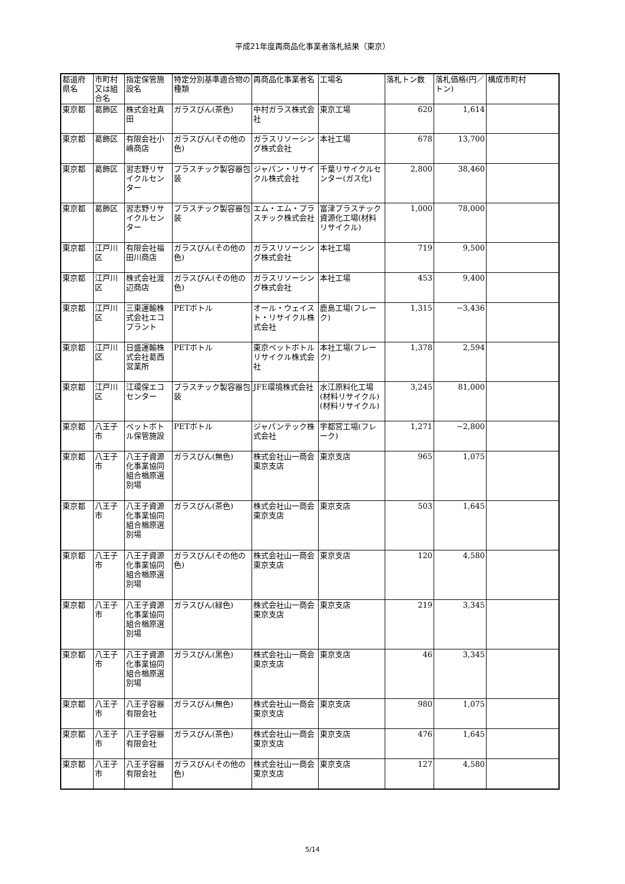平成21年度再商品化事業者落札結果（東京）
| 都道府県名 | 市町村又は組合名 | 指定保管施設名 | 特定分別基準適合物の種類 | 再商品化事業者名 | 工場名 | 落札トン数 | 落札価格(円／トン) | 構成市町村 |
| --- | --- | --- | --- | --- | --- | --- | --- | --- |
| 東京都 | 葛飾区 | 株式会社真田 | ガラスびん(茶色) | 中村ガラス株式会社 | 東京工場 | 620 | 1,614 | |
| 東京都 | 葛飾区 | 有限会社小嶋商店 | ガラスびん(その他の色) | ガラスリソーシング株式会社 | 本社工場 | 678 | 13,700 | |
| 東京都 | 葛飾区 | 習志野リサイクルセンター | プラスチック製容器包装 | ジャパン・リサイクル株式会社 | 千葉リサイクルセンター(ガス化) | 2,800 | 38,460 | |
| 東京都 | 葛飾区 | 習志野リサイクルセンター | プラスチック製容器包装 | エム・エム・プラスチック株式会社 | 富津プラスチック資源化工場(材料リサイクル) | 1,000 | 78,000 | |
| 東京都 | 江戸川区 | 有限会社福田川商店 | ガラスびん(その他の色) | ガラスリソーシング株式会社 | 本社工場 | 719 | 9,500 | |
| 東京都 | 江戸川区 | 株式会社渡辺商店 | ガラスびん(その他の色) | ガラスリソーシング株式会社 | 本社工場 | 453 | 9,400 | |
| 東京都 | 江戸川区 | 三東運輸株式会社エコプラント | PETボトル | オール・ウェイスト・リサイクル株式会社 | 鹿島工場(フレーク) | 1,315 | −3,436 | |
| 東京都 | 江戸川区 | 日盛運輸株式会社葛西営業所 | PETボトル | 東京ペットボトルリサイクル株式会社 | 本社工場(フレーク) | 1,378 | 2,594 | |
| 東京都 | 江戸川区 | 江環保エコセンター | プラスチック製容器包装 | JFE環境株式会社 | 水江原料化工場(材料リサイクル)(材料リサイクル) | 3,245 | 81,000 | |
| 東京都 | 八王子市 | ペットボトル保管施設 | PETボトル | ジャパンテック株式会社 | 宇都宮工場(フレーク) | 1,271 | −2,800 | |
| 東京都 | 八王子市 | 八王子資源化事業協同組合楢原選別場 | ガラスびん(無色) | 株式会社山一商会東京支店 | 東京支店 | 965 | 1,075 | |
| 東京都 | 八王子市 | 八王子資源化事業協同組合楢原選別場 | ガラスびん(茶色) | 株式会社山一商会東京支店 | 東京支店 | 503 | 1,645 | |
| 東京都 | 八王子市 | 八王子資源化事業協同組合楢原選別場 | ガラスびん(その他の色) | 株式会社山一商会東京支店 | 東京支店 | 120 | 4,580 | |
| 東京都 | 八王子市 | 八王子資源化事業協同組合楢原選別場 | ガラスびん(緑色) | 株式会社山一商会東京支店 | 東京支店 | 219 | 3,345 | |
| 東京都 | 八王子市 | 八王子資源化事業協同組合楢原選別場 | ガラスびん(黒色) | 株式会社山一商会東京支店 | 東京支店 | 46 | 3,345 | |
| 東京都 | 八王子市 | 八王子容器有限会社 | ガラスびん(無色) | 株式会社山一商会東京支店 | 東京支店 | 980 | 1,075 | |
| 東京都 | 八王子市 | 八王子容器有限会社 | ガラスびん(茶色) | 株式会社山一商会東京支店 | 東京支店 | 476 | 1,645 | |
| 東京都 | 八王子市 | 八王子容器有限会社 | ガラスびん(その他の色) | 株式会社山一商会東京支店 | 東京支店 | 127 | 4,580 | |
5/14